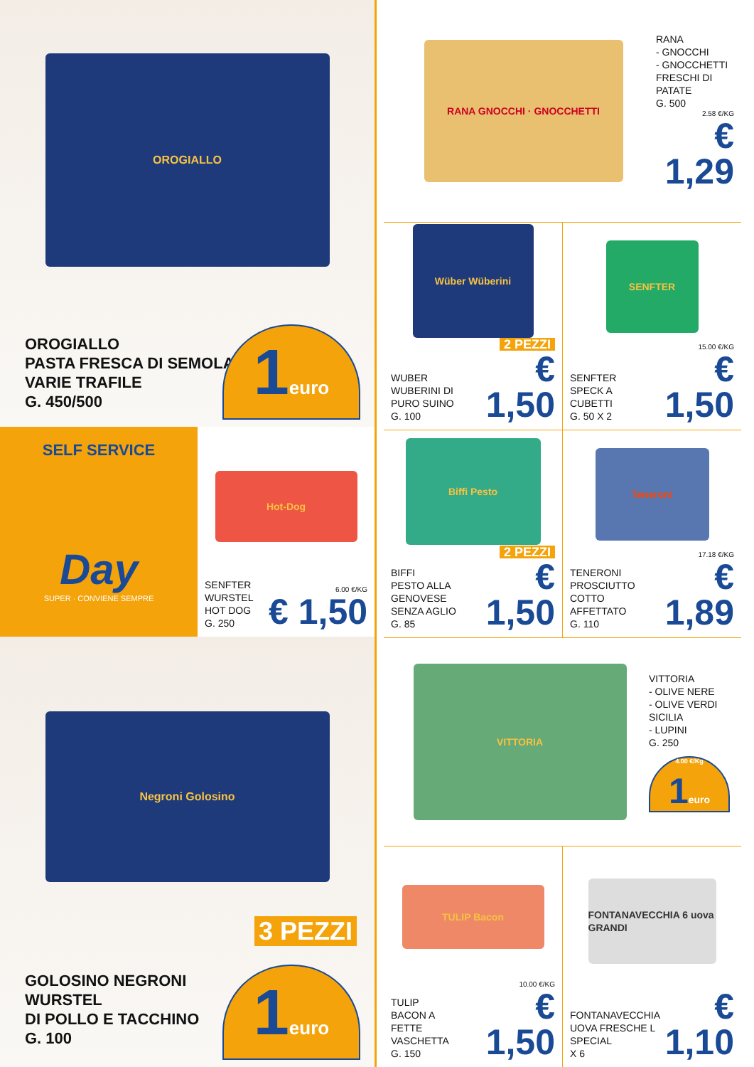OROGIALLO
OROGIALLO
PASTA FRESCA DI SEMOLA
VARIE TRAFILE
G. 450/500
1euro
SELF SERVICE
Day
SUPER · CONVIENE SEMPRE
Hot-Dog
SENFTER
WURSTEL
HOT DOG
G. 250
6.00 €/KG
€ 1,50
Negroni Golosino
GOLOSINO NEGRONI
WURSTEL
DI POLLO E TACCHINO
G. 100
3 PEZZI
1euro
RANA GNOCCHI · GNOCCHETTI
RANA
- GNOCCHI
- GNOCCHETTI
FRESCHI DI PATATE
G. 500
2.58 €/KG
€ 1,29
Wüber Wüberini
2 PEZZI
WUBER
WUBERINI DI PURO SUINO
G. 100
€ 1,50
SENFTER
SENFTER
SPECK A CUBETTI
G. 50 X 2
15.00 €/KG
€ 1,50
Biffi Pesto
2 PEZZI
BIFFI
PESTO ALLA GENOVESE
SENZA AGLIO
G. 85
€ 1,50
Teneroni
TENERONI
PROSCIUTTO COTTO
AFFETTATO
G. 110
17.18 €/KG
€ 1,89
VITTORIA
VITTORIA
- OLIVE NERE
- OLIVE VERDI SICILIA
- LUPINI
G. 250
4.00 €/Kg
1euro
TULIP Bacon
TULIP
BACON A FETTE
VASCHETTA
G. 150
10.00 €/KG
€ 1,50
FONTANAVECCHIA 6 uova GRANDI
FONTANAVECCHIA
UOVA FRESCHE L
SPECIAL
X 6
€ 1,10